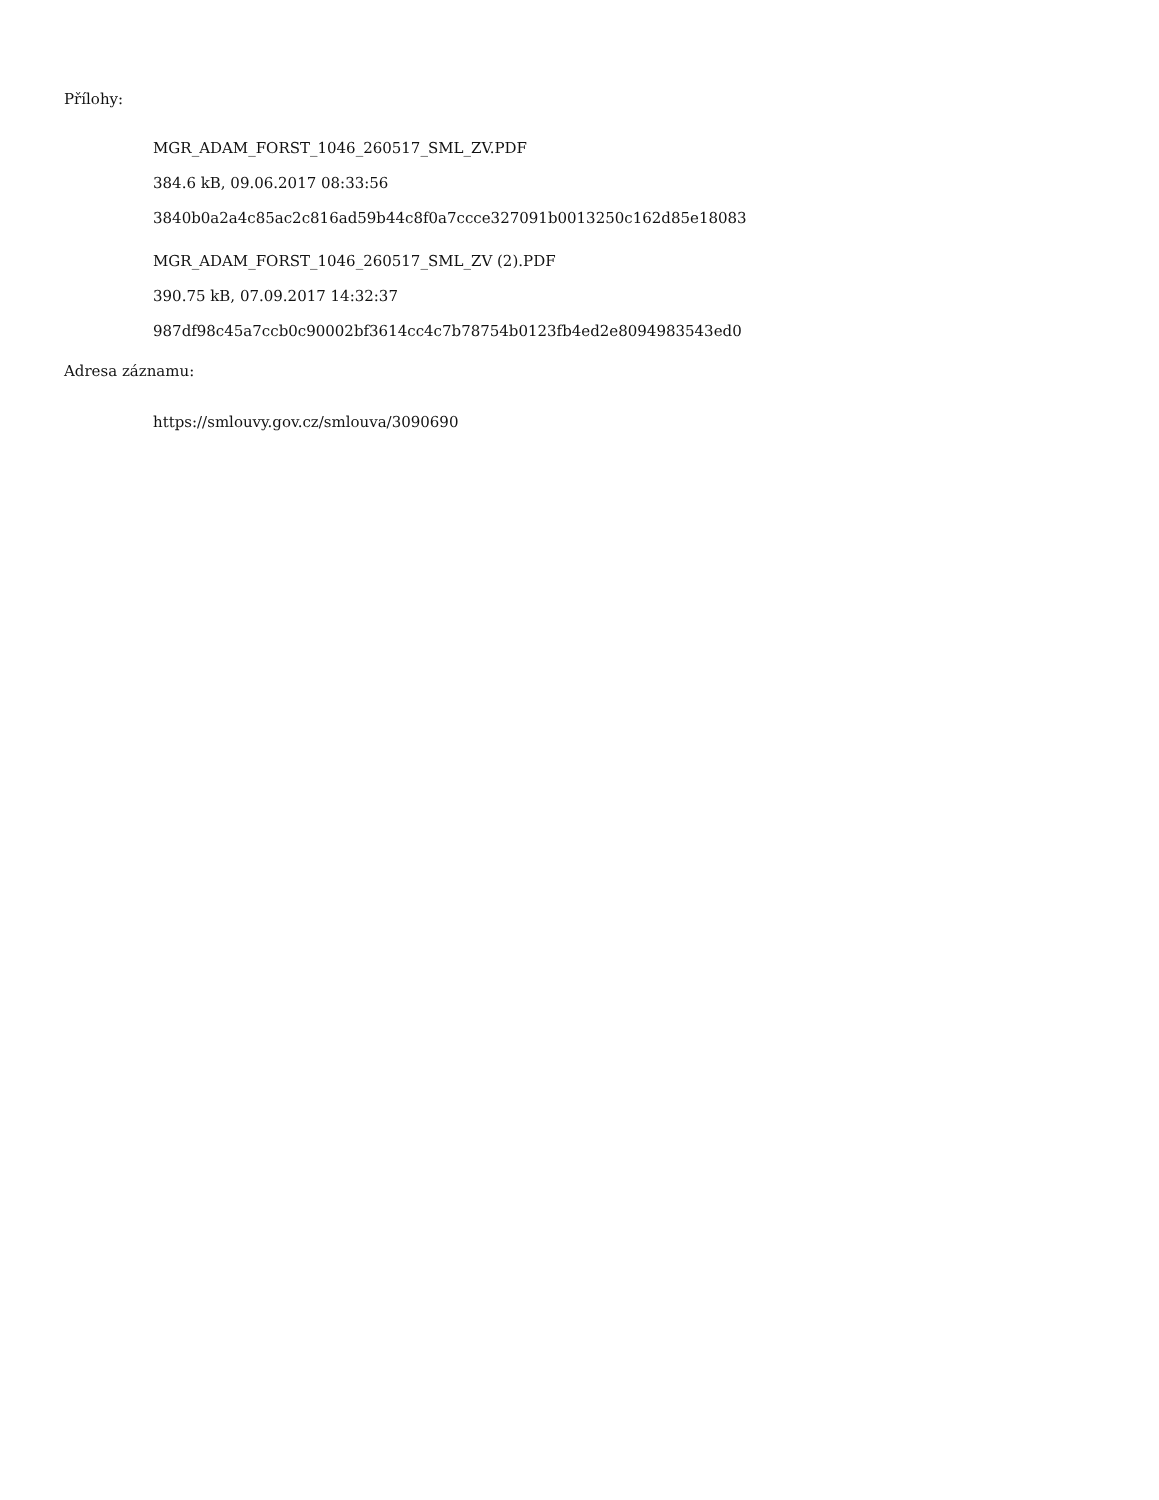Přílohy:
MGR_ADAM_FORST_1046_260517_SML_ZV.PDF
384.6 kB, 09.06.2017 08:33:56
3840b0a2a4c85ac2c816ad59b44c8f0a7ccce327091b0013250c162d85e18083
MGR_ADAM_FORST_1046_260517_SML_ZV (2).PDF
390.75 kB, 07.09.2017 14:32:37
987df98c45a7ccb0c90002bf3614cc4c7b78754b0123fb4ed2e8094983543ed0
Adresa záznamu:
https://smlouvy.gov.cz/smlouva/3090690